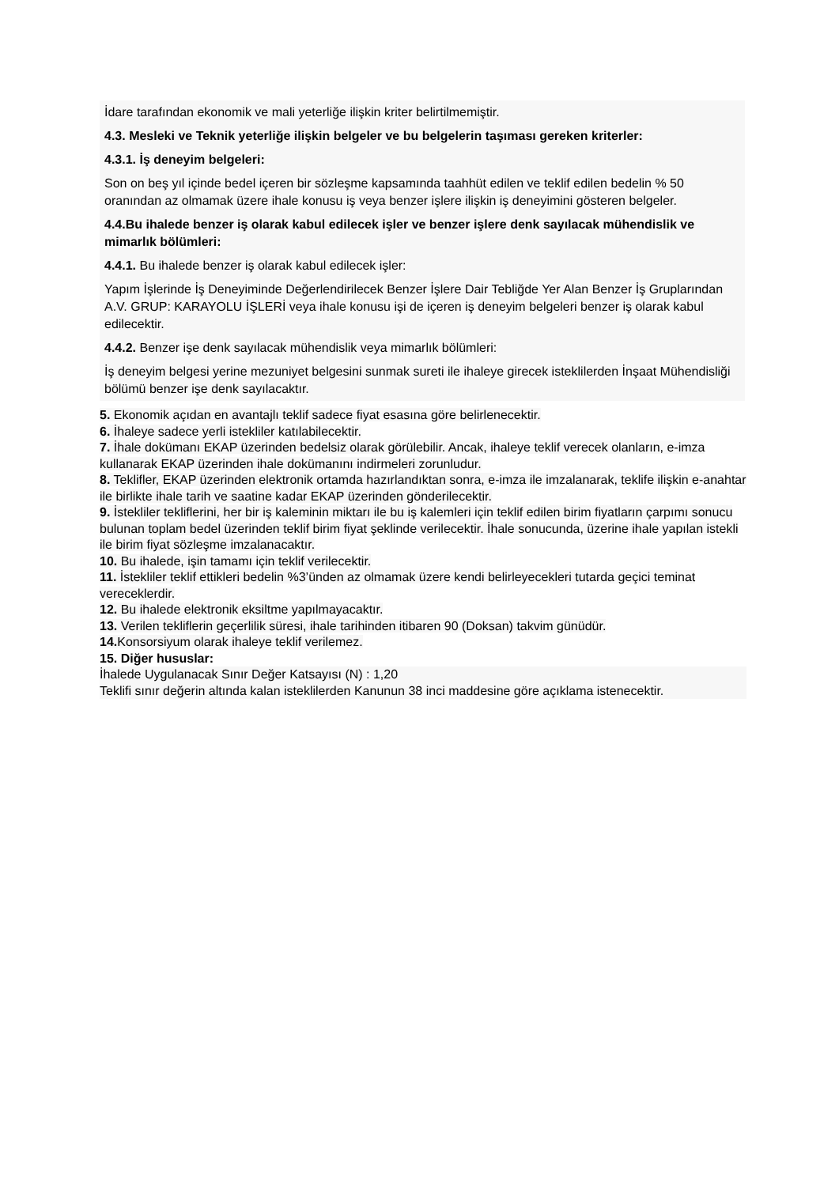İdare tarafından ekonomik ve mali yeterliğe ilişkin kriter belirtilmemiştir.
4.3. Mesleki ve Teknik yeterliğe ilişkin belgeler ve bu belgelerin taşıması gereken kriterler:
4.3.1. İş deneyim belgeleri:
Son on beş yıl içinde bedel içeren bir sözleşme kapsamında taahhüt edilen ve teklif edilen bedelin % 50 oranından az olmamak üzere ihale konusu iş veya benzer işlere ilişkin iş deneyimini gösteren belgeler.
4.4.Bu ihalede benzer iş olarak kabul edilecek işler ve benzer işlere denk sayılacak mühendislik ve mimarlık bölümleri:
4.4.1. Bu ihalede benzer iş olarak kabul edilecek işler:
Yapım İşlerinde İş Deneyiminde Değerlendirilecek Benzer İşlere Dair Tebliğde Yer Alan Benzer İş Gruplarından A.V. GRUP: KARAYOLU İŞLERİ veya ihale konusu işi de içeren iş deneyim belgeleri benzer iş olarak kabul edilecektir.
4.4.2. Benzer işe denk sayılacak mühendislik veya mimarlık bölümleri:
İş deneyim belgesi yerine mezuniyet belgesini sunmak sureti ile ihaleye girecek isteklilerden İnşaat Mühendisliği bölümü benzer işe denk sayılacaktır.
5. Ekonomik açıdan en avantajlı teklif sadece fiyat esasına göre belirlenecektir.
6. İhaleye sadece yerli istekliler katılabilecektir.
7. İhale dokümanı EKAP üzerinden bedelsiz olarak görülebilir. Ancak, ihaleye teklif verecek olanların, e-imza kullanarak EKAP üzerinden ihale dokümanını indirmeleri zorunludur.
8. Teklifler, EKAP üzerinden elektronik ortamda hazırlandıktan sonra, e-imza ile imzalanarak, teklife ilişkin e-anahtar ile birlikte ihale tarih ve saatine kadar EKAP üzerinden gönderilecektir.
9. İstekliler tekliflerini, her bir iş kaleminin miktarı ile bu iş kalemleri için teklif edilen birim fiyatların çarpımı sonucu bulunan toplam bedel üzerinden teklif birim fiyat şeklinde verilecektir. İhale sonucunda, üzerine ihale yapılan istekli ile birim fiyat sözleşme imzalanacaktır.
10. Bu ihalede, işin tamamı için teklif verilecektir.
11. İstekliler teklif ettikleri bedelin %3’ünden az olmamak üzere kendi belirleyecekleri tutarda geçici teminat vereceklerdir.
12. Bu ihalede elektronik eksiltme yapılmayacaktır.
13. Verilen tekliflerin geçerlilik süresi, ihale tarihinden itibaren 90 (Doksan) takvim günüdür.
14. Konsorsiyum olarak ihaleye teklif verilemez.
15. Diğer hususlar:
İhalede Uygulanacak Sınır Değer Katsayısı (N) : 1,20
Teklifi sınır değerin altında kalan isteklilerden Kanunun 38 inci maddesine göre açıklama istenecektir.